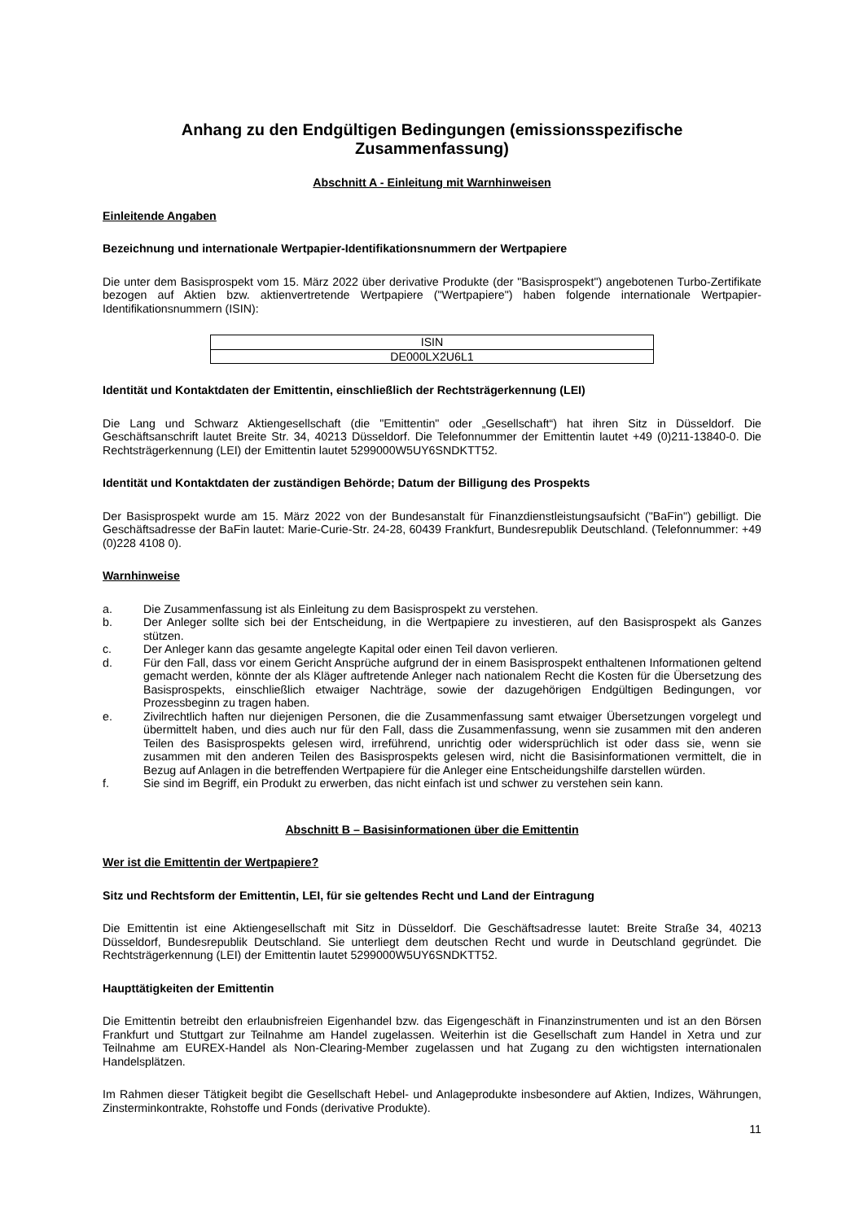Anhang zu den Endgültigen Bedingungen (emissionsspezifische Zusammenfassung)
Abschnitt A - Einleitung mit Warnhinweisen
Einleitende Angaben
Bezeichnung und internationale Wertpapier-Identifikationsnummern der Wertpapiere
Die unter dem Basisprospekt vom 15. März 2022 über derivative Produkte (der "Basisprospekt") angebotenen Turbo-Zertifikate bezogen auf Aktien bzw. aktienvertretende Wertpapiere ("Wertpapiere") haben folgende internationale Wertpapier-Identifikationsnummern (ISIN):
| ISIN |
| DE000LX2U6L1 |
Identität und Kontaktdaten der Emittentin, einschließlich der Rechtsträgerkennung (LEI)
Die Lang und Schwarz Aktiengesellschaft (die "Emittentin" oder „Gesellschaft“) hat ihren Sitz in Düsseldorf. Die Geschäftsanschrift lautet Breite Str. 34, 40213 Düsseldorf. Die Telefonnummer der Emittentin lautet +49 (0)211-13840-0. Die Rechtsträgerkennung (LEI) der Emittentin lautet 5299000W5UY6SNDKTT52.
Identität und Kontaktdaten der zuständigen Behörde; Datum der Billigung des Prospekts
Der Basisprospekt wurde am 15. März 2022 von der Bundesanstalt für Finanzdienstleistungsaufsicht ("BaFin") gebilligt. Die Geschäftsadresse der BaFin lautet: Marie-Curie-Str. 24-28, 60439 Frankfurt, Bundesrepublik Deutschland. (Telefonnummer: +49 (0)228 4108 0).
Warnhinweise
a. Die Zusammenfassung ist als Einleitung zu dem Basisprospekt zu verstehen.
b. Der Anleger sollte sich bei der Entscheidung, in die Wertpapiere zu investieren, auf den Basisprospekt als Ganzes stützen.
c. Der Anleger kann das gesamte angelegte Kapital oder einen Teil davon verlieren.
d. Für den Fall, dass vor einem Gericht Ansprüche aufgrund der in einem Basisprospekt enthaltenen Informationen geltend gemacht werden, könnte der als Kläger auftretende Anleger nach nationalem Recht die Kosten für die Übersetzung des Basisprospekts, einschließlich etwaiger Nachträge, sowie der dazugehörigen Endgültigen Bedingungen, vor Prozessbeginn zu tragen haben.
e. Zivilrechtlich haften nur diejenigen Personen, die die Zusammenfassung samt etwaiger Übersetzungen vorgelegt und übermittelt haben, und dies auch nur für den Fall, dass die Zusammenfassung, wenn sie zusammen mit den anderen Teilen des Basisprospekts gelesen wird, irreführend, unrichtig oder widersprüchlich ist oder dass sie, wenn sie zusammen mit den anderen Teilen des Basisprospekts gelesen wird, nicht die Basisinformationen vermittelt, die in Bezug auf Anlagen in die betreffenden Wertpapiere für die Anleger eine Entscheidungshilfe darstellen würden.
f. Sie sind im Begriff, ein Produkt zu erwerben, das nicht einfach ist und schwer zu verstehen sein kann.
Abschnitt B – Basisinformationen über die Emittentin
Wer ist die Emittentin der Wertpapiere?
Sitz und Rechtsform der Emittentin, LEI, für sie geltendes Recht und Land der Eintragung
Die Emittentin ist eine Aktiengesellschaft mit Sitz in Düsseldorf. Die Geschäftsadresse lautet: Breite Straße 34, 40213 Düsseldorf, Bundesrepublik Deutschland. Sie unterliegt dem deutschen Recht und wurde in Deutschland gegründet. Die Rechtsträgerkennung (LEI) der Emittentin lautet 5299000W5UY6SNDKTT52.
Haupttätigkeiten der Emittentin
Die Emittentin betreibt den erlaubnisfreien Eigenhandel bzw. das Eigengeschäft in Finanzinstrumenten und ist an den Börsen Frankfurt und Stuttgart zur Teilnahme am Handel zugelassen. Weiterhin ist die Gesellschaft zum Handel in Xetra und zur Teilnahme am EUREX-Handel als Non-Clearing-Member zugelassen und hat Zugang zu den wichtigsten internationalen Handelsplätzen.
Im Rahmen dieser Tätigkeit begibt die Gesellschaft Hebel- und Anlageprodukte insbesondere auf Aktien, Indizes, Währungen, Zinsterminkontrakte, Rohstoffe und Fonds (derivative Produkte).
11